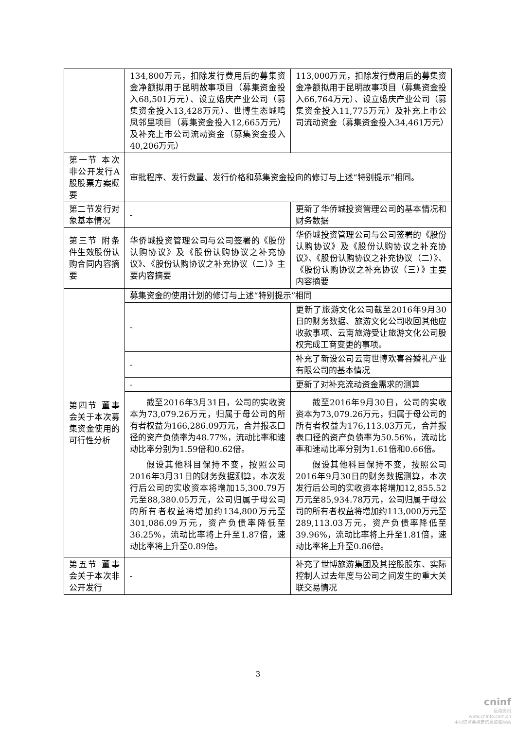| | 134,800万元，扣除发行费用后的募集资金净额拟用于昆明故事项目（募集资金投入68,501万元）、设立婚庆产业公司（募集资金投入13,428万元）、世博生态城鸣凤邻里项目（募集资金投入12,665万元）及补充上市公司流动资金（募集资金投入40,206万元） | 113,000万元，扣除发行费用后的募集资金净额拟用于昆明故事项目（募集资金投入66,764万元）、设立婚庆产业公司（募集资金投入11,775万元）及补充上市公司流动资金（募集资金投入34,461万元） |
| 第一节 本次非公开发行A股股票方案概要 | 审批程序、发行数量、发行价格和募集资金投向的修订与上述“特别提示”相同。 | |
| 第二节发行对象基本情况 | - | 更新了华侨城投资管理公司的基本情况和财务数据 |
| 第三节 附条件生效股份认购合同内容摘要 | 华侨城投资管理公司与公司签署的《股份认购协议》及《股份认购协议之补充协议》、《股份认购协议之补充协议（二）》主要内容摘要 | 华侨城投资管理公司与公司签署的《股份认购协议》及《股份认购协议之补充协议》、《股份认购协议之补充协议（二）》、《股份认购协议之补充协议（三）》主要内容摘要 |
| 第四节 董事会关于本次募集资金使用的可行性分析 | 募集资金的使用计划的修订与上述“特别提示”相同 | |
| | - | 更新了旅游文化公司截至2016年9月30日的财务数据、旅游文化公司收回其他应收款事项、云南旅游受让旅游文化公司股权完成工商变更的事项。 |
| | - | 补充了新设公司云南世博欢喜谷婚礼产业有限公司的基本情况 |
| | - | 更新了对补充流动资金需求的测算 |
| | 截至2016年3月31日，公司的实收资本为73,079.26万元，归属于母公司的所有者权益为166,286.09万元，合并报表口径的资产负债率为48.77%，流动比率和速动比率分别为1.59倍和0.62倍。 假设其他科目保持不变，按照公司2016年3月31日的财务数据测算，本次发行后公司的实收资本将增加15,300.79万元至88,380.05万元，公司归属于母公司的所有者权益将增加约134,800万元至301,086.09万元，资产负债率降低至36.25%，流动比率将上升至1.87倍，速动比率将上升至0.89倍。 | 截至2016年9月30日，公司的实收资本为73,079.26万元，归属于母公司的所有者权益为176,113.03万元，合并报表口径的资产负债率为50.56%，流动比率和速动比率分别为1.61倍和0.66倍。 假设其他科目保持不变，按照公司2016年9月30日的财务数据测算，本次发行后公司的实收资本将增加12,855.52万元至85,934.78万元，公司归属于母公司的所有者权益将增加约113,000万元至289,113.03万元，资产负债率降低至39.96%，流动比率将上升至1.81倍，速动比率将上升至0.86倍。 |
| 第五节 董事会关于本次非公开发行 | - | 补充了世博旅游集团及其控股股东、实际控制人过去年度与公司之间发生的重大关联交易情况 |
3
cninf
巨潮资讯
www.cninfo.com.cn
中国证监会指定信息披露网站